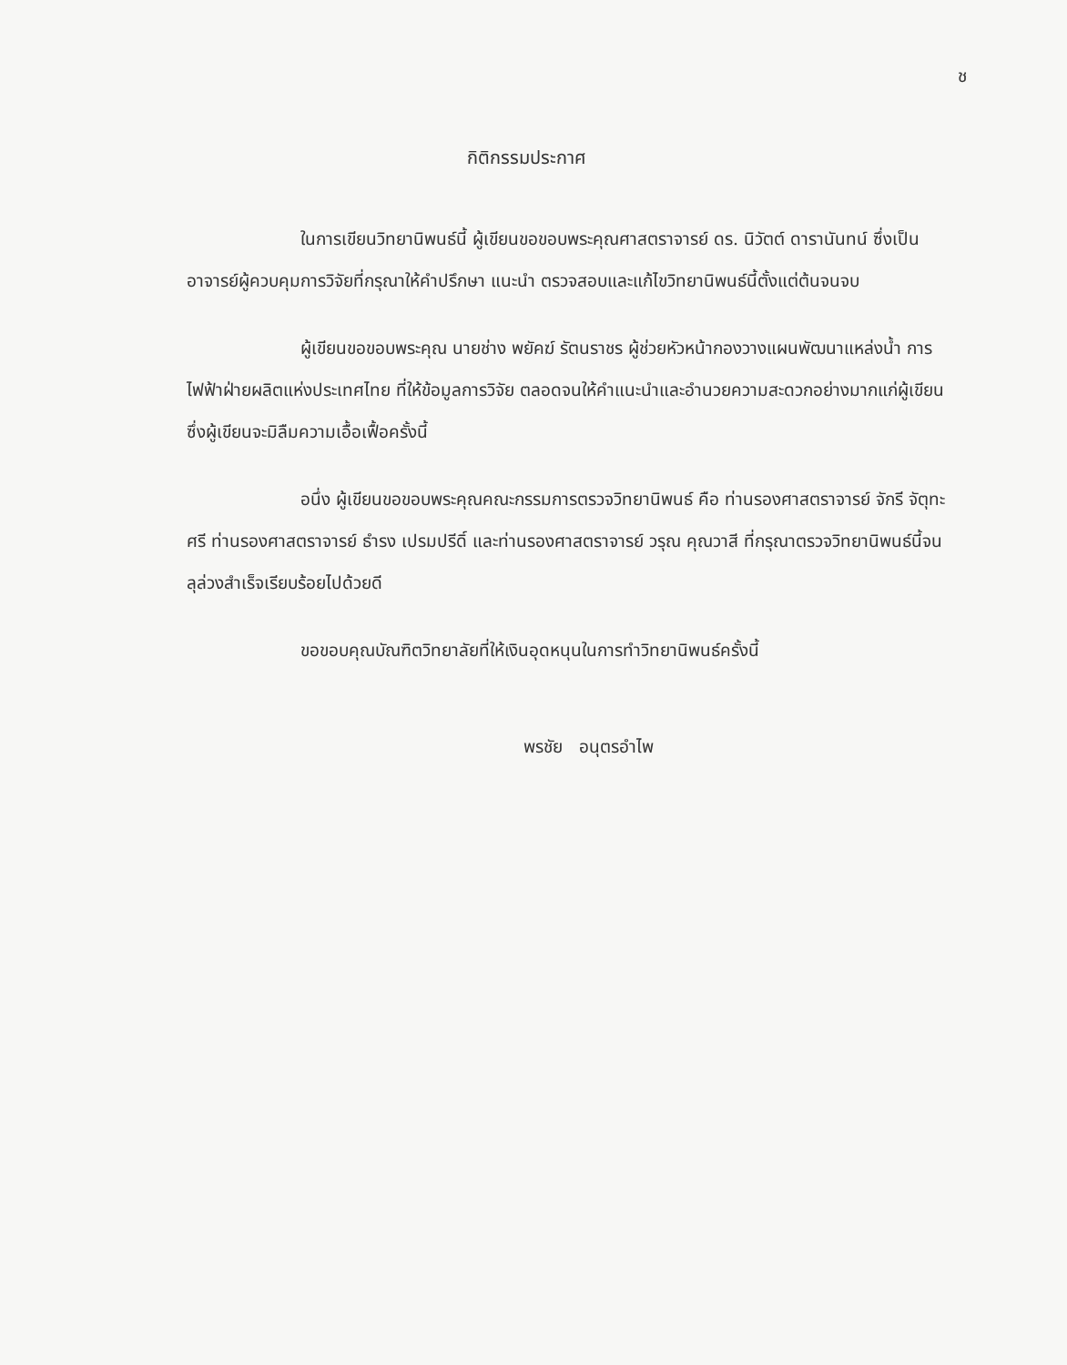ช
กิติกรรมประกาศ
ในการเขียนวิทยานิพนธ์นี้ ผู้เขียนขอขอบพระคุณศาสตราจารย์ ดร. นิวัตต์ ดารานันทน์ ซึ่งเป็นอาจารย์ผู้ควบคุมการวิจัยที่กรุณาให้คำปรึกษา แนะนำ ตรวจสอบและแก้ไขวิทยานิพนธ์นี้ตั้งแต่ต้นจนจบ
ผู้เขียนขอขอบพระคุณ นายช่าง พยัคฆ์ รัตนราชร ผู้ช่วยหัวหน้ากองวางแผนพัฒนาแหล่งน้ำ การไฟฟ้าฝ่ายผลิตแห่งประเทศไทย ที่ให้ข้อมูลการวิจัย ตลอดจนให้คำแนะนำและอำนวยความสะดวกอย่างมากแก่ผู้เขียน ซึ่งผู้เขียนจะมิลืมความเอื้อเฟื้อครั้งนี้
อนึ่ง ผู้เขียนขอขอบพระคุณคณะกรรมการตรวจวิทยานิพนธ์ คือ ท่านรองศาสตราจารย์ จักรี จัตุทะศรี ท่านรองศาสตราจารย์ ธำรง เปรมปรีดิ์ และท่านรองศาสตราจารย์ วรุณ คุณวาสี ที่กรุณาตรวจวิทยานิพนธ์นี้จนลุล่วงสำเร็จเรียบร้อยไปด้วยดี
ขอขอบคุณบัณฑิตวิทยาลัยที่ให้เงินอุดหนุนในการทำวิทยานิพนธ์ครั้งนี้
พรชัย อนุตรอำไพ